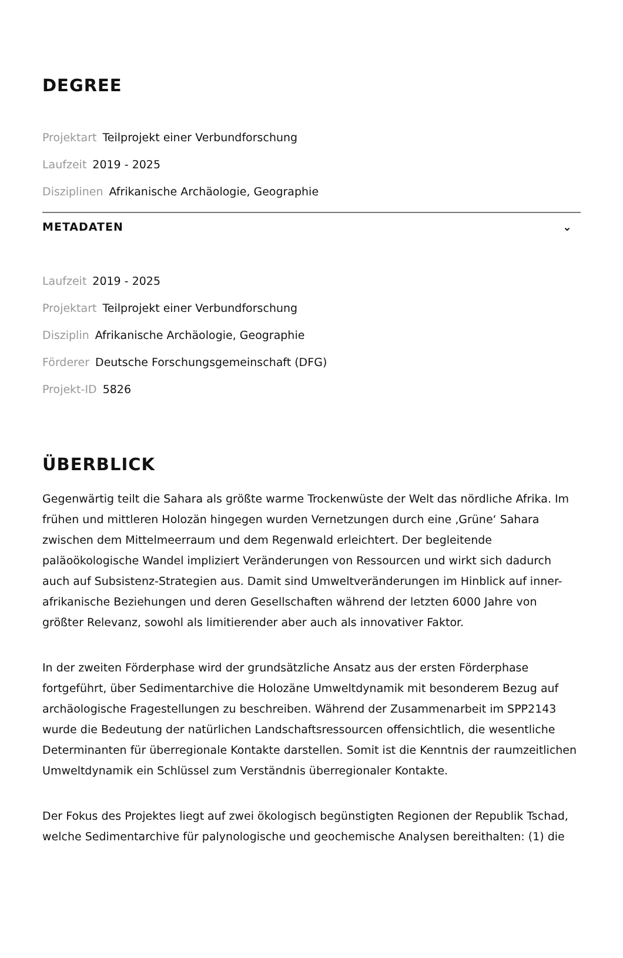DEGREE
Projektart Teilprojekt einer Verbundforschung
Laufzeit 2019 - 2025
Disziplinen Afrikanische Archäologie, Geographie
METADATEN ⌄
Laufzeit 2019 - 2025
Projektart Teilprojekt einer Verbundforschung
Disziplin Afrikanische Archäologie, Geographie
Förderer Deutsche Forschungsgemeinschaft (DFG)
Projekt-ID 5826
ÜBERBLICK
Gegenwärtig teilt die Sahara als größte warme Trockenwüste der Welt das nördliche Afrika. Im frühen und mittleren Holozän hingegen wurden Vernetzungen durch eine ‚Grüne‘ Sahara zwischen dem Mittelmeerraum und dem Regenwald erleichtert. Der begleitende paläoökologische Wandel impliziert Veränderungen von Ressourcen und wirkt sich dadurch auch auf Subsistenz-Strategien aus. Damit sind Umweltveränderungen im Hinblick auf inner-afrikanische Beziehungen und deren Gesellschaften während der letzten 6000 Jahre von größter Relevanz, sowohl als limitierender aber auch als innovativer Faktor.
In der zweiten Förderphase wird der grundsätzliche Ansatz aus der ersten Förderphase fortgeführt, über Sedimentarchive die Holozäne Umweltdynamik mit besonderem Bezug auf archäologische Fragestellungen zu beschreiben. Während der Zusammenarbeit im SPP2143 wurde die Bedeutung der natürlichen Landschaftsressourcen offensichtlich, die wesentliche Determinanten für überregionale Kontakte darstellen. Somit ist die Kenntnis der raumzeitlichen Umweltdynamik ein Schlüssel zum Verständnis überregionaler Kontakte.
Der Fokus des Projektes liegt auf zwei ökologisch begünstigten Regionen der Republik Tschad, welche Sedimentarchive für palynologische und geochemische Analysen bereithalten: (1) die